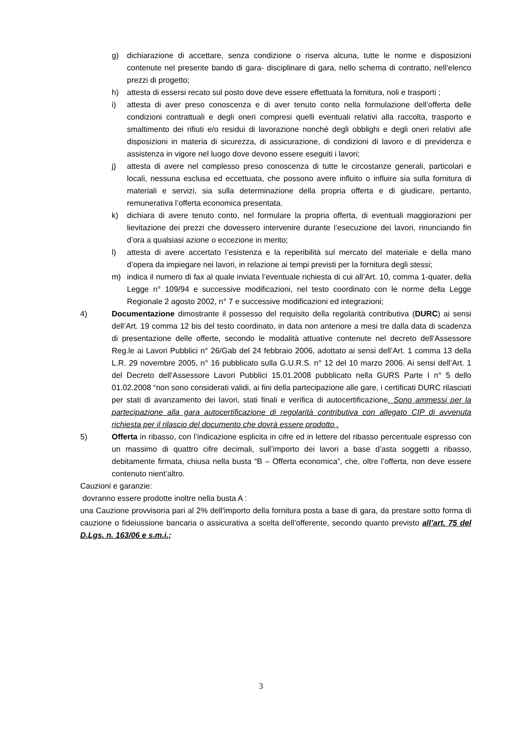g) dichiarazione di accettare, senza condizione o riserva alcuna, tutte le norme e disposizioni contenute nel presente bando di gara- disciplinare di gara, nello schema di contratto, nell’elenco prezzi di progetto;
h) attesta di essersi recato sul posto dove deve essere effettuata la fornitura, noli e trasporti ;
i) attesta di aver preso conoscenza e di aver tenuto conto nella formulazione dell’offerta delle condizioni contrattuali e degli oneri compresi quelli eventuali relativi alla raccolta, trasporto e smaltimento dei rifiuti e/o residui di lavorazione nonché degli obblighi e degli oneri relativi alle disposizioni in materia di sicurezza, di assicurazione, di condizioni di lavoro e di previdenza e assistenza in vigore nel luogo dove devono essere eseguiti i lavori;
j) attesta di avere nel complesso preso conoscenza di tutte le circostanze generali, particolari e locali, nessuna esclusa ed eccettuata, che possono avere influito o influire sia sulla fornitura di materiali e servizi, sia sulla determinazione della propria offerta e di giudicare, pertanto, remunerativa l’offerta economica presentata.
k) dichiara di avere tenuto conto, nel formulare la propria offerta, di eventuali maggiorazioni per lievitazione dei prezzi che dovessero intervenire durante l’esecuzione dei lavori, rinunciando fin d’ora a qualsiasi azione o eccezione in merito;
l) attesta di avere accertato l’esistenza e la reperibilità sul mercato del materiale e della mano d’opera da impiegare nei lavori, in relazione ai tempi previsti per la fornitura degli stessi;
m) indica il numero di fax al quale inviata l’eventuale richiesta di cui all’Art. 10, comma 1-quater, della Legge n° 109/94 e successive modificazioni, nel testo coordinato con le norme della Legge Regionale 2 agosto 2002, n° 7 e successive modificazioni ed integrazioni;
4) Documentazione dimostrante il possesso del requisito della regolarità contributiva (DURC) ai sensi dell’Art. 19 comma 12 bis del testo coordinato, in data non anteriore a mesi tre dalla data di scadenza di presentazione delle offerte, secondo le modalità attuative contenute nel decreto dell’Assessore Reg.le ai Lavori Pubblici n° 26/Gab del 24 febbraio 2006, adottato ai sensi dell’Art. 1 comma 13 della L.R. 29 novembre 2005, n° 16 pubblicato sulla G.U.R.S. n° 12 del 10 marzo 2006. Ai sensi dell’Art. 1 del Decreto dell’Assessore Lavori Pubblici 15.01.2008 pubblicato nella GURS Parte I n° 5 dello 01.02.2008 “non sono considerati validi, ai fini della partecipazione alle gare, i certificati DURC rilasciati per stati di avanzamento dei lavori, stati finali e verifica di autocertificazione. Sono ammessi per la partecipazione alla gara autocertificazione di regolarità contributiva con allegato CIP di avvenuta richiesta per il rilascio del documento che dovrà essere prodotto .
5) Offerta in ribasso, con l’indicazione esplicita in cifre ed in lettere del ribasso percentuale espresso con un massimo di quattro cifre decimali, sull’importo dei lavori a base d’asta soggetti a ribasso, debitamente firmata, chiusa nella busta “B – Offerta economica”, che, oltre l’offerta, non deve essere contenuto nient’altro.
Cauzioni e garanzie:
dovranno essere prodotte inoltre nella busta A :
una Cauzione provvisoria pari al 2% dell'importo della fornitura posta a base di gara, da prestare sotto forma di cauzione o fideiussione bancaria o assicurativa a scelta dell’offerente, secondo quanto previsto all’art. 75 del D.Lgs. n. 163/06 e s.m.i.;
3